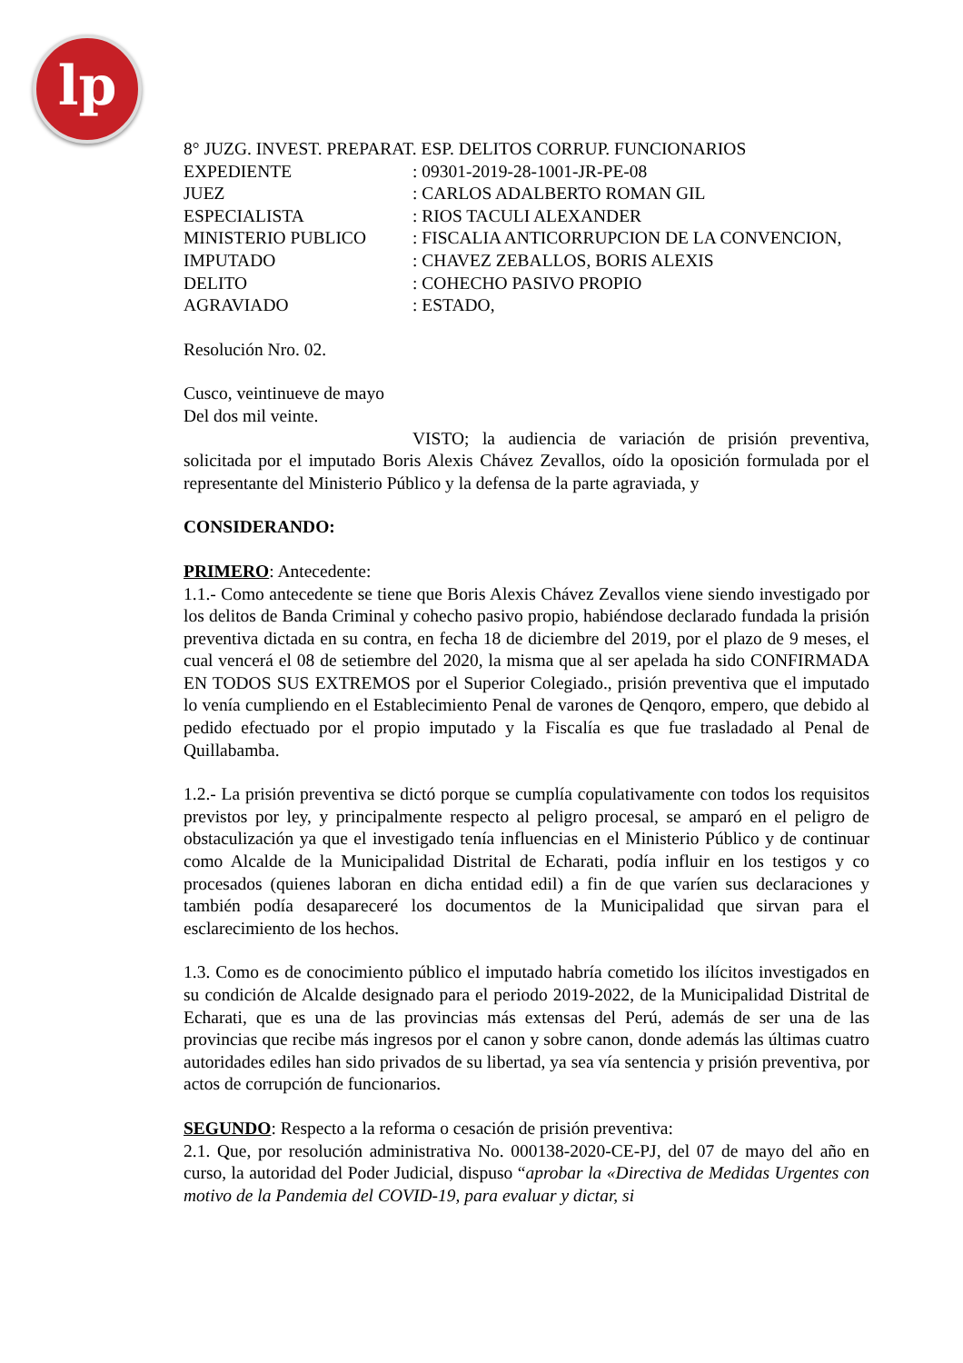lp
8° JUZG. INVEST. PREPARAT. ESP. DELITOS CORRUP. FUNCIONARIOS
EXPEDIENTE : 09301-2019-28-1001-JR-PE-08
JUEZ : CARLOS ADALBERTO ROMAN GIL
ESPECIALISTA : RIOS TACULI ALEXANDER
MINISTERIO PUBLICO : FISCALIA ANTICORRUPCION DE LA CONVENCION,
IMPUTADO : CHAVEZ ZEBALLOS, BORIS ALEXIS
DELITO : COHECHO PASIVO PROPIO
AGRAVIADO : ESTADO,
Resolución Nro. 02.
Cusco, veintinueve de mayo
Del dos mil veinte.
VISTO; la audiencia de variación de prisión preventiva, solicitada por el imputado Boris Alexis Chávez Zevallos, oído la oposición formulada por el representante del Ministerio Público y la defensa de la parte agraviada, y
CONSIDERANDO:
PRIMERO: Antecedente:
1.1.- Como antecedente se tiene que Boris Alexis Chávez Zevallos viene siendo investigado por los delitos de Banda Criminal y cohecho pasivo propio, habiéndose declarado fundada la prisión preventiva dictada en su contra, en fecha 18 de diciembre del 2019, por el plazo de 9 meses, el cual vencerá el 08 de setiembre del 2020, la misma que al ser apelada ha sido CONFIRMADA EN TODOS SUS EXTREMOS por el Superior Colegiado., prisión preventiva que el imputado lo venía cumpliendo en el Establecimiento Penal de varones de Qenqoro, empero, que debido al pedido efectuado por el propio imputado y la Fiscalía es que fue trasladado al Penal de Quillabamba.
1.2.- La prisión preventiva se dictó porque se cumplía copulativamente con todos los requisitos previstos por ley, y principalmente respecto al peligro procesal, se amparó en el peligro de obstaculización ya que el investigado tenía influencias en el Ministerio Público y de continuar como Alcalde de la Municipalidad Distrital de Echarati, podía influir en los testigos y co procesados (quienes laboran en dicha entidad edil) a fin de que varíen sus declaraciones y también podía desapareceré los documentos de la Municipalidad que sirvan para el esclarecimiento de los hechos.
1.3. Como es de conocimiento público el imputado habría cometido los ilícitos investigados en su condición de Alcalde designado para el periodo 2019-2022, de la Municipalidad Distrital de Echarati, que es una de las provincias más extensas del Perú, además de ser una de las provincias que recibe más ingresos por el canon y sobre canon, donde además las últimas cuatro autoridades ediles han sido privados de su libertad, ya sea vía sentencia y prisión preventiva, por actos de corrupción de funcionarios.
SEGUNDO: Respecto a la reforma o cesación de prisión preventiva:
2.1. Que, por resolución administrativa No. 000138-2020-CE-PJ, del 07 de mayo del año en curso, la autoridad del Poder Judicial, dispuso “aprobar la «Directiva de Medidas Urgentes con motivo de la Pandemia del COVID-19, para evaluar y dictar, si